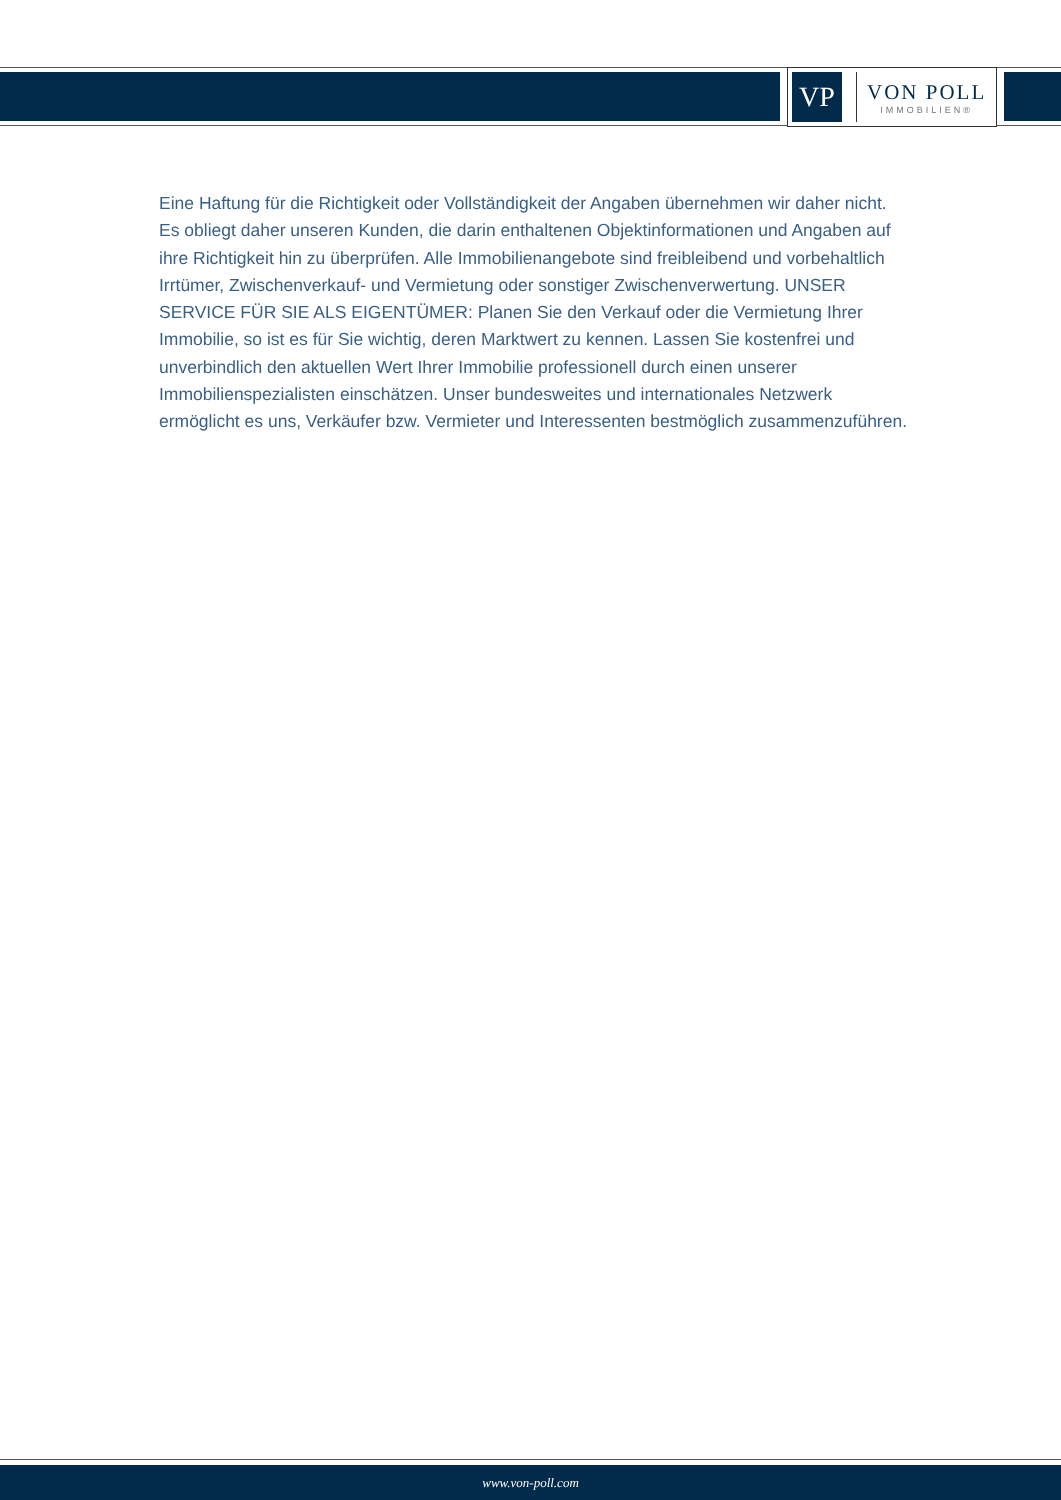VP
VON POLL
IMMOBILIEN®
Eine Haftung für die Richtigkeit oder Vollständigkeit der Angaben übernehmen wir daher nicht. Es obliegt daher unseren Kunden, die darin enthaltenen Objektinformationen und Angaben auf ihre Richtigkeit hin zu überprüfen. Alle Immobilienangebote sind freibleibend und vorbehaltlich Irrtümer, Zwischenverkauf- und Vermietung oder sonstiger Zwischenverwertung. UNSER SERVICE FÜR SIE ALS EIGENTÜMER: Planen Sie den Verkauf oder die Vermietung Ihrer Immobilie, so ist es für Sie wichtig, deren Marktwert zu kennen. Lassen Sie kostenfrei und unverbindlich den aktuellen Wert Ihrer Immobilie professionell durch einen unserer Immobilienspezialisten einschätzen. Unser bundesweites und internationales Netzwerk ermöglicht es uns, Verkäufer bzw. Vermieter und Interessenten bestmöglich zusammenzuführen.
www.von-poll.com